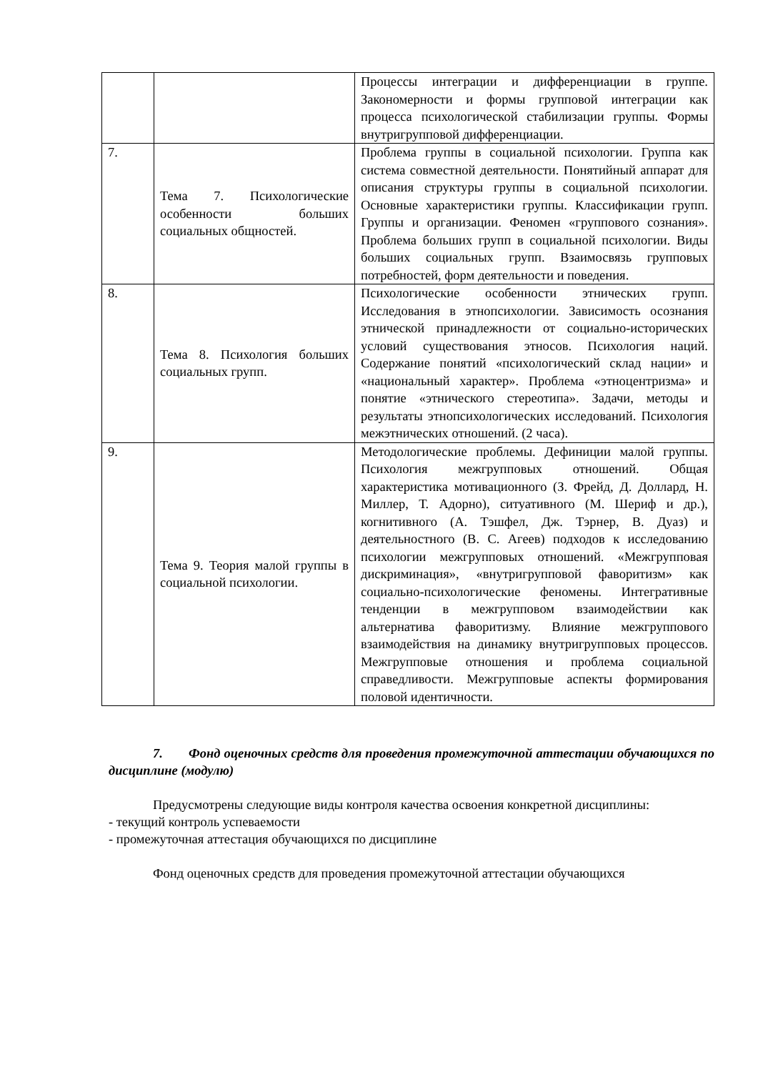| | | Процессы интеграции и дифференциации в группе. Закономерности и формы групповой интеграции как процесса психологической стабилизации группы. Формы внутригрупповой дифференциации. |
| 7. | Тема 7. Психологические особенности больших социальных общностей. | Проблема группы в социальной психологии. Группа как система совместной деятельности. Понятийный аппарат для описания структуры группы в социальной психологии. Основные характеристики группы. Классификации групп. Группы и организации. Феномен «группового сознания». Проблема больших групп в социальной психологии. Виды больших социальных групп. Взаимосвязь групповых потребностей, форм деятельности и поведения. |
| 8. | Тема 8. Психология больших социальных групп. | Психологические особенности этнических групп. Исследования в этнопсихологии. Зависимость осознания этнической принадлежности от социально-исторических условий существования этносов. Психология наций. Содержание понятий «психологический склад нации» и «национальный характер». Проблема «этноцентризма» и понятие «этнического стереотипа». Задачи, методы и результаты этнопсихологических исследований. Психология межэтнических отношений. (2 часа). |
| 9. | Тема 9. Теория малой группы в социальной психологии. | Методологические проблемы. Дефиниции малой группы. Психология межгрупповых отношений. Общая характеристика мотивационного (З. Фрейд, Д. Доллард, Н. Миллер, Т. Адорно), ситуативного (М. Шериф и др.), когнитивного (А. Тэшфел, Дж. Тэрнер, В. Дуаз) и деятельностного (В. С. Агеев) подходов к исследованию психологии межгрупповых отношений. «Межгрупповая дискриминация», «внутригрупповой фаворитизм» как социально-психологические феномены. Интегративные тенденции в межгрупповом взаимодействии как альтернатива фаворитизму. Влияние межгруппового взаимодействия на динамику внутригрупповых процессов. Межгрупповые отношения и проблема социальной справедливости. Межгрупповые аспекты формирования половой идентичности. |
7. Фонд оценочных средств для проведения промежуточной аттестации обучающихся по дисциплине (модулю)
Предусмотрены следующие виды контроля качества освоения конкретной дисциплины:
- текущий контроль успеваемости
- промежуточная аттестация обучающихся по дисциплине
Фонд оценочных средств для проведения промежуточной аттестации обучающихся